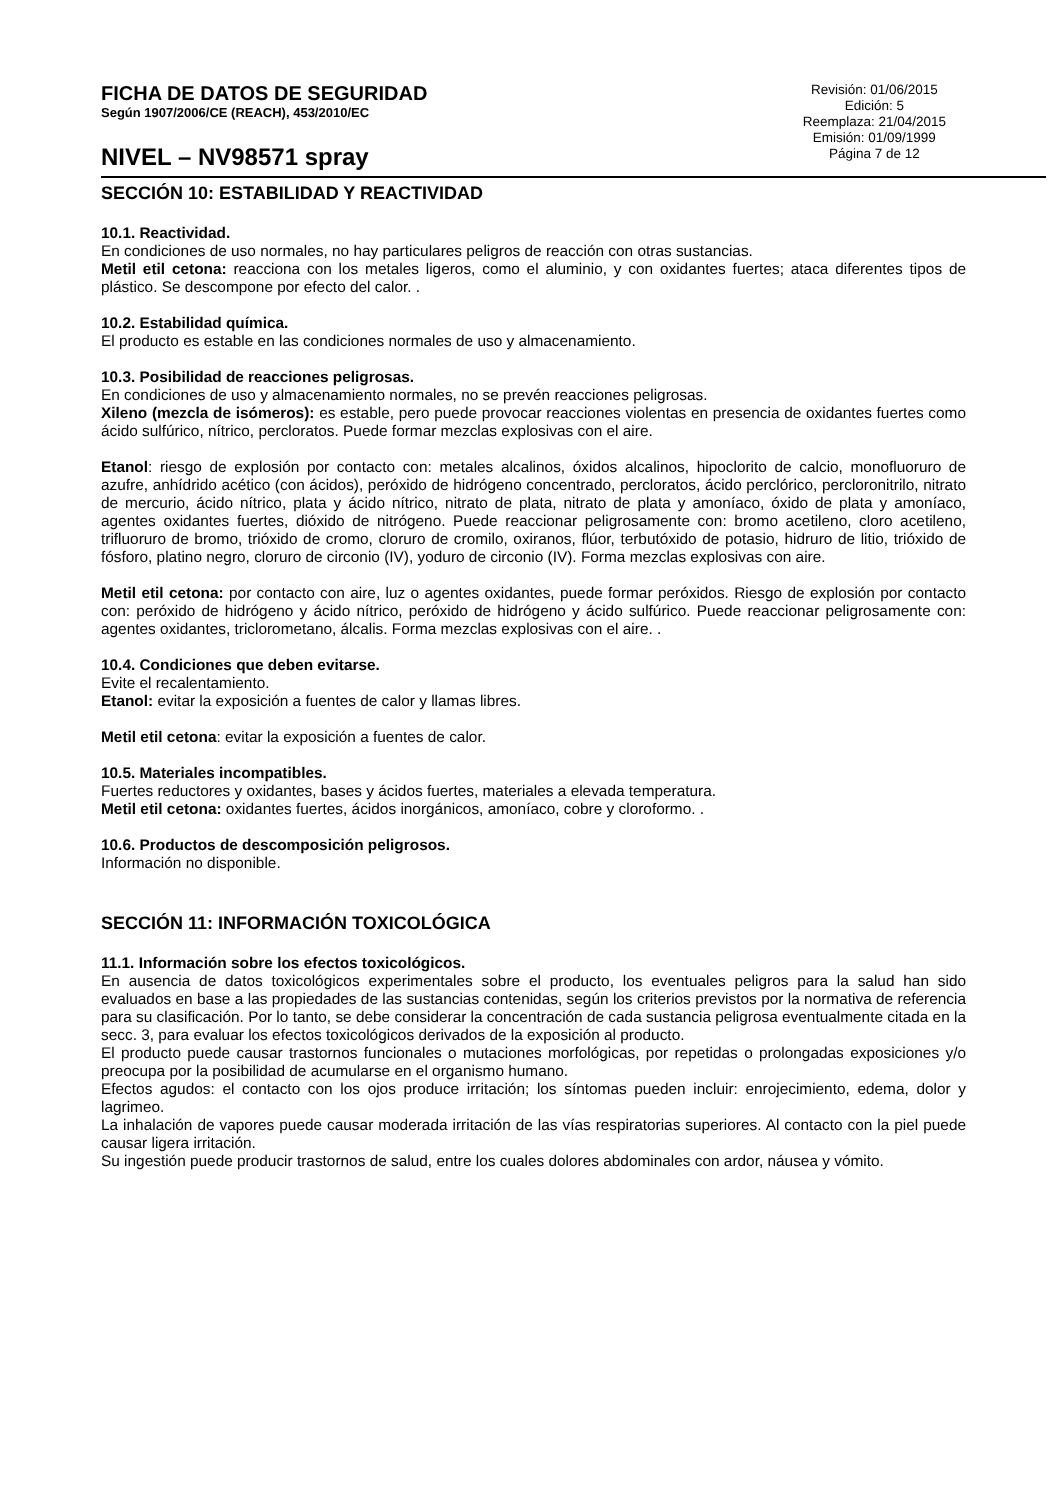FICHA DE DATOS DE SEGURIDAD
Según 1907/2006/CE (REACH), 453/2010/EC
NIVEL – NV98571 spray
Revisión: 01/06/2015
Edición: 5
Reemplaza: 21/04/2015
Emisión: 01/09/1999
Página 7 de 12
SECCIÓN 10: ESTABILIDAD Y REACTIVIDAD
10.1. Reactividad.
En condiciones de uso normales, no hay particulares peligros de reacción con otras sustancias.
Metil etil cetona: reacciona con los metales ligeros, como el aluminio, y con oxidantes fuertes; ataca diferentes tipos de plástico. Se descompone por efecto del calor. .
10.2. Estabilidad química.
El producto es estable en las condiciones normales de uso y almacenamiento.
10.3. Posibilidad de reacciones peligrosas.
En condiciones de uso y almacenamiento normales, no se prevén reacciones peligrosas.
Xileno (mezcla de isómeros): es estable, pero puede provocar reacciones violentas en presencia de oxidantes fuertes como ácido sulfúrico, nítrico, percloratos. Puede formar mezclas explosivas con el aire.
Etanol: riesgo de explosión por contacto con: metales alcalinos, óxidos alcalinos, hipoclorito de calcio, monofluoruro de azufre, anhídrido acético (con ácidos), peróxido de hidrógeno concentrado, percloratos, ácido perclórico, percloronitrilo, nitrato de mercurio, ácido nítrico, plata y ácido nítrico, nitrato de plata, nitrato de plata y amoníaco, óxido de plata y amoníaco, agentes oxidantes fuertes, dióxido de nitrógeno. Puede reaccionar peligrosamente con: bromo acetileno, cloro acetileno, trifluoruro de bromo, trióxido de cromo, cloruro de cromilo, oxiranos, flúor, terbutóxido de potasio, hidruro de litio, trióxido de fósforo, platino negro, cloruro de circonio (IV), yoduro de circonio (IV). Forma mezclas explosivas con aire.
Metil etil cetona: por contacto con aire, luz o agentes oxidantes, puede formar peróxidos. Riesgo de explosión por contacto con: peróxido de hidrógeno y ácido nítrico, peróxido de hidrógeno y ácido sulfúrico. Puede reaccionar peligrosamente con: agentes oxidantes, triclorometano, álcalis. Forma mezclas explosivas con el aire. .
10.4. Condiciones que deben evitarse.
Evite el recalentamiento.
Etanol: evitar la exposición a fuentes de calor y llamas libres.
Metil etil cetona: evitar la exposición a fuentes de calor.
10.5. Materiales incompatibles.
Fuertes reductores y oxidantes, bases y ácidos fuertes, materiales a elevada temperatura.
Metil etil cetona: oxidantes fuertes, ácidos inorgánicos, amoníaco, cobre y cloroformo. .
10.6. Productos de descomposición peligrosos.
Información no disponible.
SECCIÓN 11: INFORMACIÓN TOXICOLÓGICA
11.1. Información sobre los efectos toxicológicos.
En ausencia de datos toxicológicos experimentales sobre el producto, los eventuales peligros para la salud han sido evaluados en base a las propiedades de las sustancias contenidas, según los criterios previstos por la normativa de referencia para su clasificación. Por lo tanto, se debe considerar la concentración de cada sustancia peligrosa eventualmente citada en la secc. 3, para evaluar los efectos toxicológicos derivados de la exposición al producto.
El producto puede causar trastornos funcionales o mutaciones morfológicas, por repetidas o prolongadas exposiciones y/o preocupa por la posibilidad de acumularse en el organismo humano.
Efectos agudos: el contacto con los ojos produce irritación; los síntomas pueden incluir: enrojecimiento, edema, dolor y lagrimeo.
La inhalación de vapores puede causar moderada irritación de las vías respiratorias superiores. Al contacto con la piel puede causar ligera irritación.
Su ingestión puede producir trastornos de salud, entre los cuales dolores abdominales con ardor, náusea y vómito.